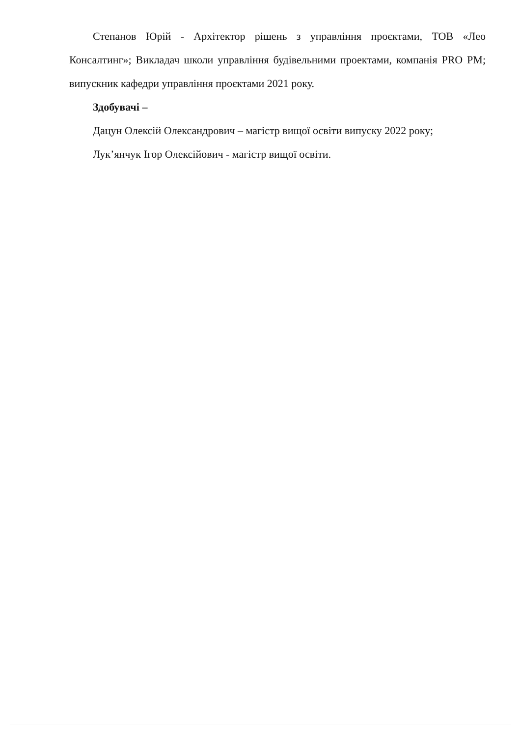Степанов Юрій - Архітектор рішень з управління проєктами, ТОВ «Лео Консалтинг»; Викладач школи управління будівельними проектами, компанія PRO PM; випускник кафедри управління проєктами 2021 року.
Здобувачі –
Дацун Олексій Олександрович – магістр вищої освіти випуску 2022 року;
Лук’янчук Ігор Олексійович - магістр вищої освіти.